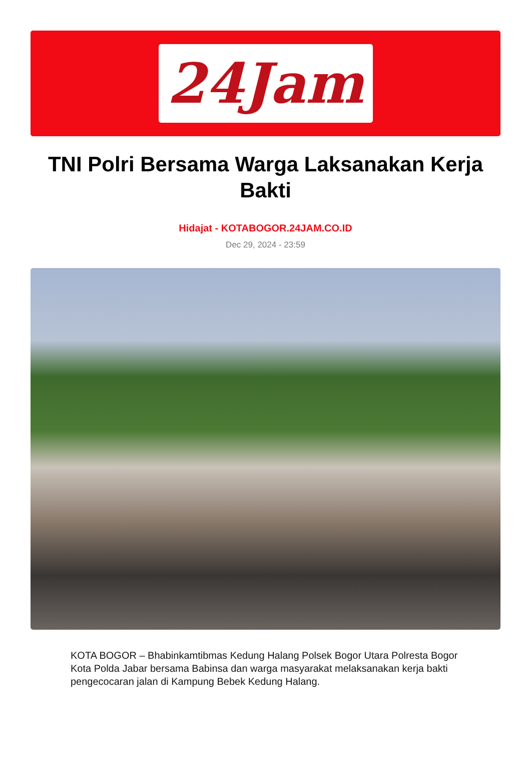24Jam
TNI Polri Bersama Warga Laksanakan Kerja Bakti
Hidajat - KOTABOGOR.24JAM.CO.ID
Dec 29, 2024 - 23:59
KOTA BOGOR – Bhabinkamtibmas Kedung Halang Polsek Bogor Utara Polresta Bogor Kota Polda Jabar bersama Babinsa dan warga masyarakat melaksanakan kerja bakti pengecocaran jalan di Kampung Bebek Kedung Halang.